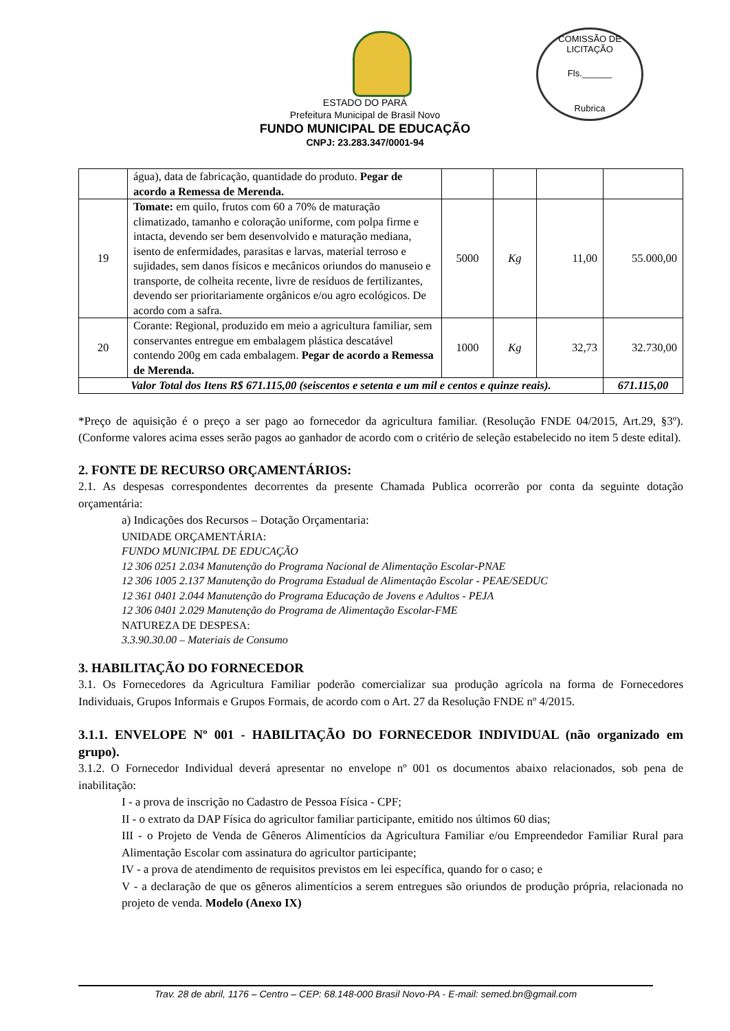COMISSÃO DE LICITAÇÃO
Fls.______
Rubrica
ESTADO DO PARÁ
Prefeitura Municipal de Brasil Novo
FUNDO MUNICIPAL DE EDUCAÇÃO
CNPJ: 23.283.347/0001-94
| | água), data de fabricação, quantidade do produto. Pegar de acordo a Remessa de Merenda. | | | | |
| 19 | Tomate: em quilo, frutos com 60 a 70% de maturação climatizado, tamanho e coloração uniforme, com polpa firme e intacta, devendo ser bem desenvolvido e maturação mediana, isento de enfermidades, parasitas e larvas, material terroso e sujidades, sem danos físicos e mecânicos oriundos do manuseio e transporte, de colheita recente, livre de resíduos de fertilizantes, devendo ser prioritariamente orgânicos e/ou agro ecológicos. De acordo com a safra. | 5000 | Kg | 11,00 | 55.000,00 |
| 20 | Corante: Regional, produzido em meio a agricultura familiar, sem conservantes entregue em embalagem plástica descatável contendo 200g em cada embalagem. Pegar de acordo a Remessa de Merenda. | 1000 | Kg | 32,73 | 32.730,00 |
| Valor Total dos Itens R$ 671.115,00 (seiscentos e setenta e um mil e centos e quinze reais). | | | | | 671.115,00 |
*Preço de aquisição é o preço a ser pago ao fornecedor da agricultura familiar. (Resolução FNDE 04/2015, Art.29, §3º). (Conforme valores acima esses serão pagos ao ganhador de acordo com o critério de seleção estabelecido no item 5 deste edital).
2. FONTE DE RECURSO ORÇAMENTÁRIOS:
2.1. As despesas correspondentes decorrentes da presente Chamada Publica ocorrerão por conta da seguinte dotação orçamentária:
a) Indicações dos Recursos – Dotação Orçamentaria:
UNIDADE ORÇAMENTÁRIA:
FUNDO MUNICIPAL DE EDUCAÇÃO
12 306 0251 2.034 Manutenção do Programa Nacional de Alimentação Escolar-PNAE
12 306 1005 2.137 Manutenção do Programa Estadual de Alimentação Escolar - PEAE/SEDUC
12 361 0401 2.044 Manutenção do Programa Educação de Jovens e Adultos - PEJA
12 306 0401 2.029 Manutenção do Programa de Alimentação Escolar-FME
NATUREZA DE DESPESA:
3.3.90.30.00 – Materiais de Consumo
3. HABILITAÇÃO DO FORNECEDOR
3.1. Os Fornecedores da Agricultura Familiar poderão comercializar sua produção agrícola na forma de Fornecedores Individuais, Grupos Informais e Grupos Formais, de acordo com o Art. 27 da Resolução FNDE nº 4/2015.
3.1.1. ENVELOPE Nº 001 - HABILITAÇÃO DO FORNECEDOR INDIVIDUAL (não organizado em grupo).
3.1.2. O Fornecedor Individual deverá apresentar no envelope nº 001 os documentos abaixo relacionados, sob pena de inabilitação:
I - a prova de inscrição no Cadastro de Pessoa Física - CPF;
II - o extrato da DAP Física do agricultor familiar participante, emitido nos últimos 60 dias;
III - o Projeto de Venda de Gêneros Alimentícios da Agricultura Familiar e/ou Empreendedor Familiar Rural para Alimentação Escolar com assinatura do agricultor participante;
IV - a prova de atendimento de requisitos previstos em lei específica, quando for o caso; e
V - a declaração de que os gêneros alimentícios a serem entregues são oriundos de produção própria, relacionada no projeto de venda. Modelo (Anexo IX)
Trav. 28 de abril, 1176 – Centro – CEP: 68.148-000 Brasil Novo-PA - E-mail: semed.bn@gmail.com